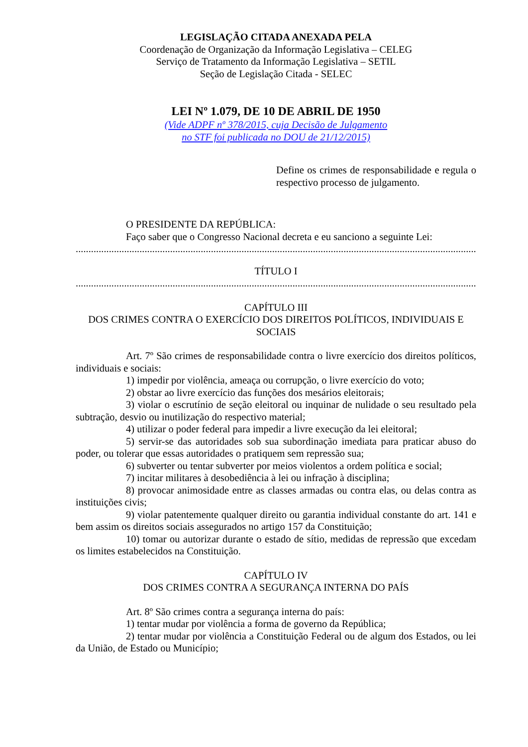LEGISLAÇÃO CITADA ANEXADA PELA
Coordenação de Organização da Informação Legislativa – CELEG
Serviço de Tratamento da Informação Legislativa – SETIL
Seção de Legislação Citada - SELEC
LEI Nº 1.079, DE 10 DE ABRIL DE 1950
(Vide ADPF nº 378/2015, cuja Decisão de Julgamento
no STF foi publicada no DOU de 21/12/2015)
Define os crimes de responsabilidade e regula o respectivo processo de julgamento.
O PRESIDENTE DA REPÚBLICA:
Faço saber que o Congresso Nacional decreta e eu sanciono a seguinte Lei:
....................................................................................................................................................................
TÍTULO I
....................................................................................................................................................................
CAPÍTULO III
DOS CRIMES CONTRA O EXERCÍCIO DOS DIREITOS POLÍTICOS, INDIVIDUAIS E SOCIAIS
Art. 7º São crimes de responsabilidade contra o livre exercício dos direitos políticos, individuais e sociais:
1) impedir por violência, ameaça ou corrupção, o livre exercício do voto;
2) obstar ao livre exercício das funções dos mesários eleitorais;
3) violar o escrutínio de seção eleitoral ou inquinar de nulidade o seu resultado pela subtração, desvio ou inutilização do respectivo material;
4) utilizar o poder federal para impedir a livre execução da lei eleitoral;
5) servir-se das autoridades sob sua subordinação imediata para praticar abuso do poder, ou tolerar que essas autoridades o pratiquem sem repressão sua;
6) subverter ou tentar subverter por meios violentos a ordem política e social;
7) incitar militares à desobediência à lei ou infração à disciplina;
8) provocar animosidade entre as classes armadas ou contra elas, ou delas contra as instituições civis;
9) violar patentemente qualquer direito ou garantia individual constante do art. 141 e bem assim os direitos sociais assegurados no artigo 157 da Constituição;
10) tomar ou autorizar durante o estado de sítio, medidas de repressão que excedam os limites estabelecidos na Constituição.
CAPÍTULO IV
DOS CRIMES CONTRA A SEGURANÇA INTERNA DO PAÍS
Art. 8º São crimes contra a segurança interna do país:
1) tentar mudar por violência a forma de governo da República;
2) tentar mudar por violência a Constituição Federal ou de algum dos Estados, ou lei da União, de Estado ou Município;